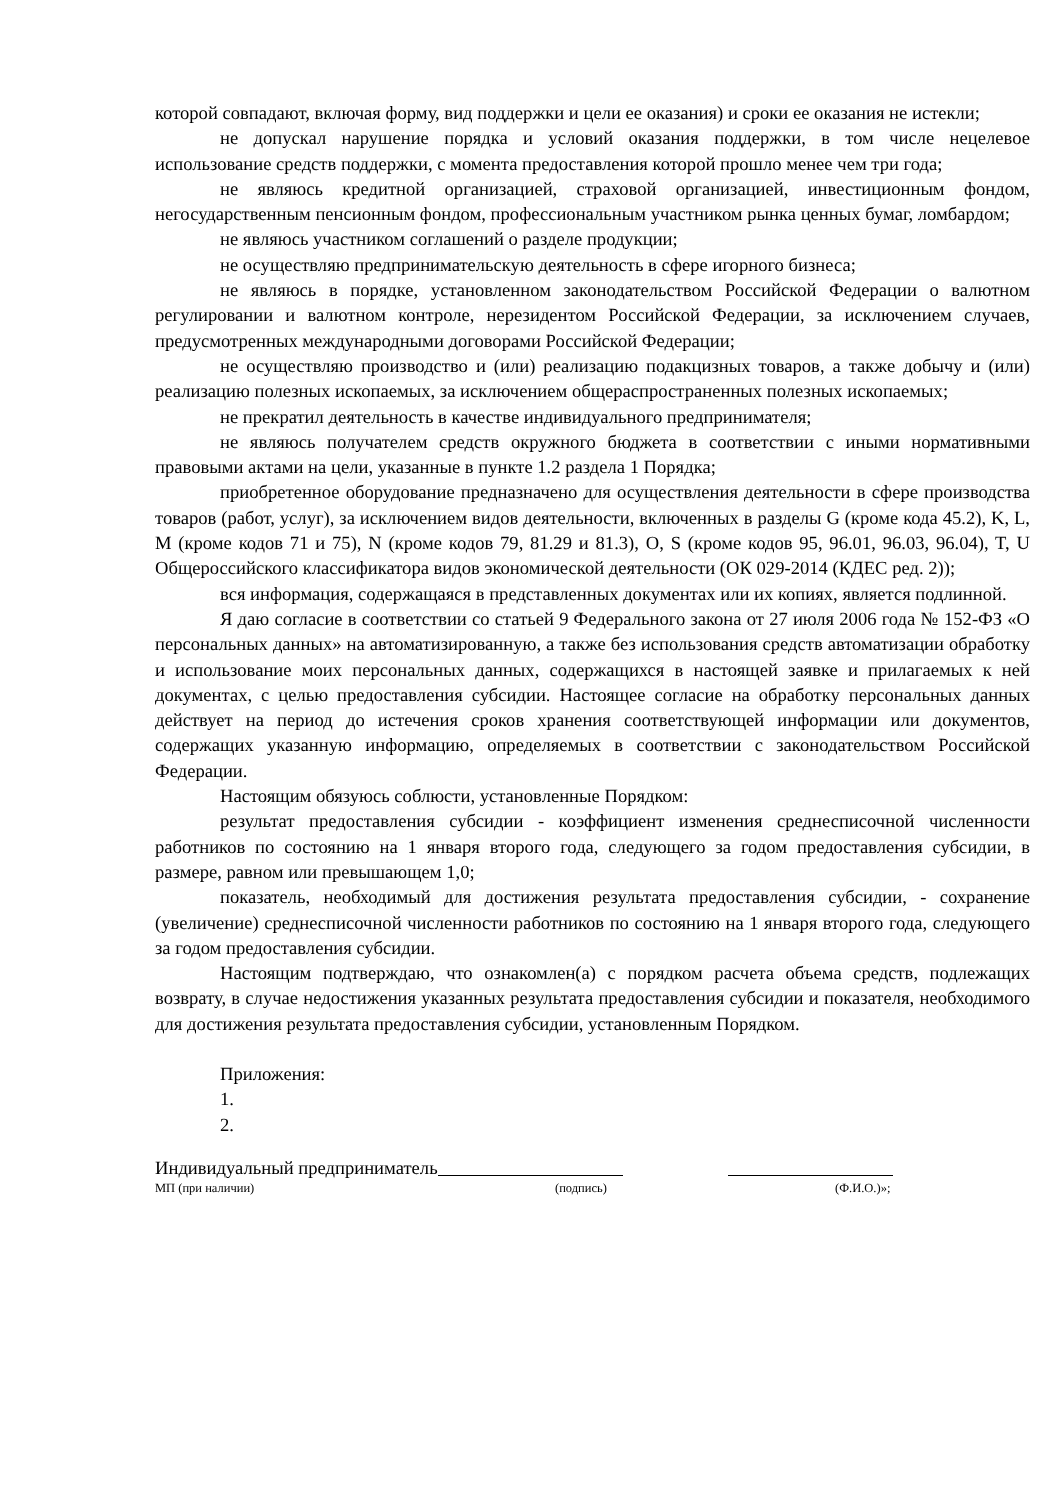которой совпадают, включая форму, вид поддержки и цели ее оказания) и сроки ее оказания не истекли;
не допускал нарушение порядка и условий оказания поддержки, в том числе нецелевое использование средств поддержки, с момента предоставления которой прошло менее чем три года;
не являюсь кредитной организацией, страховой организацией, инвестиционным фондом, негосударственным пенсионным фондом, профессиональным участником рынка ценных бумаг, ломбардом;
не являюсь участником соглашений о разделе продукции;
не осуществляю предпринимательскую деятельность в сфере игорного бизнеса;
не являюсь в порядке, установленном законодательством Российской Федерации о валютном регулировании и валютном контроле, нерезидентом Российской Федерации, за исключением случаев, предусмотренных международными договорами Российской Федерации;
не осуществляю производство и (или) реализацию подакцизных товаров, а также добычу и (или) реализацию полезных ископаемых, за исключением общераспространенных полезных ископаемых;
не прекратил деятельность в качестве индивидуального предпринимателя;
не являюсь получателем средств окружного бюджета в соответствии с иными нормативными правовыми актами на цели, указанные в пункте 1.2 раздела 1 Порядка;
приобретенное оборудование предназначено для осуществления деятельности в сфере производства товаров (работ, услуг), за исключением видов деятельности, включенных в разделы G (кроме кода 45.2), K, L, M (кроме кодов 71 и 75), N (кроме кодов 79, 81.29 и 81.3), O, S (кроме кодов 95, 96.01, 96.03, 96.04), T, U Общероссийского классификатора видов экономической деятельности (ОК 029-2014 (КДЕС ред. 2));
вся информация, содержащаяся в представленных документах или их копиях, является подлинной.
Я даю согласие в соответствии со статьей 9 Федерального закона от 27 июля 2006 года № 152-ФЗ «О персональных данных» на автоматизированную, а также без использования средств автоматизации обработку и использование моих персональных данных, содержащихся в настоящей заявке и прилагаемых к ней документах, с целью предоставления субсидии. Настоящее согласие на обработку персональных данных действует на период до истечения сроков хранения соответствующей информации или документов, содержащих указанную информацию, определяемых в соответствии с законодательством Российской Федерации.
Настоящим обязуюсь соблюсти, установленные Порядком:
результат предоставления субсидии - коэффициент изменения среднесписочной численности работников по состоянию на 1 января второго года, следующего за годом предоставления субсидии, в размере, равном или превышающем 1,0;
показатель, необходимый для достижения результата предоставления субсидии, - сохранение (увеличение) среднесписочной численности работников по состоянию на 1 января второго года, следующего за годом предоставления субсидии.
Настоящим подтверждаю, что ознакомлен(а) с порядком расчета объема средств, подлежащих возврату, в случае недостижения указанных результата предоставления субсидии и показателя, необходимого для достижения результата предоставления субсидии, установленным Порядком.
Приложения:
1.
2.
Индивидуальный предприниматель
МП (при наличии) (подпись) (Ф.И.О.)»;